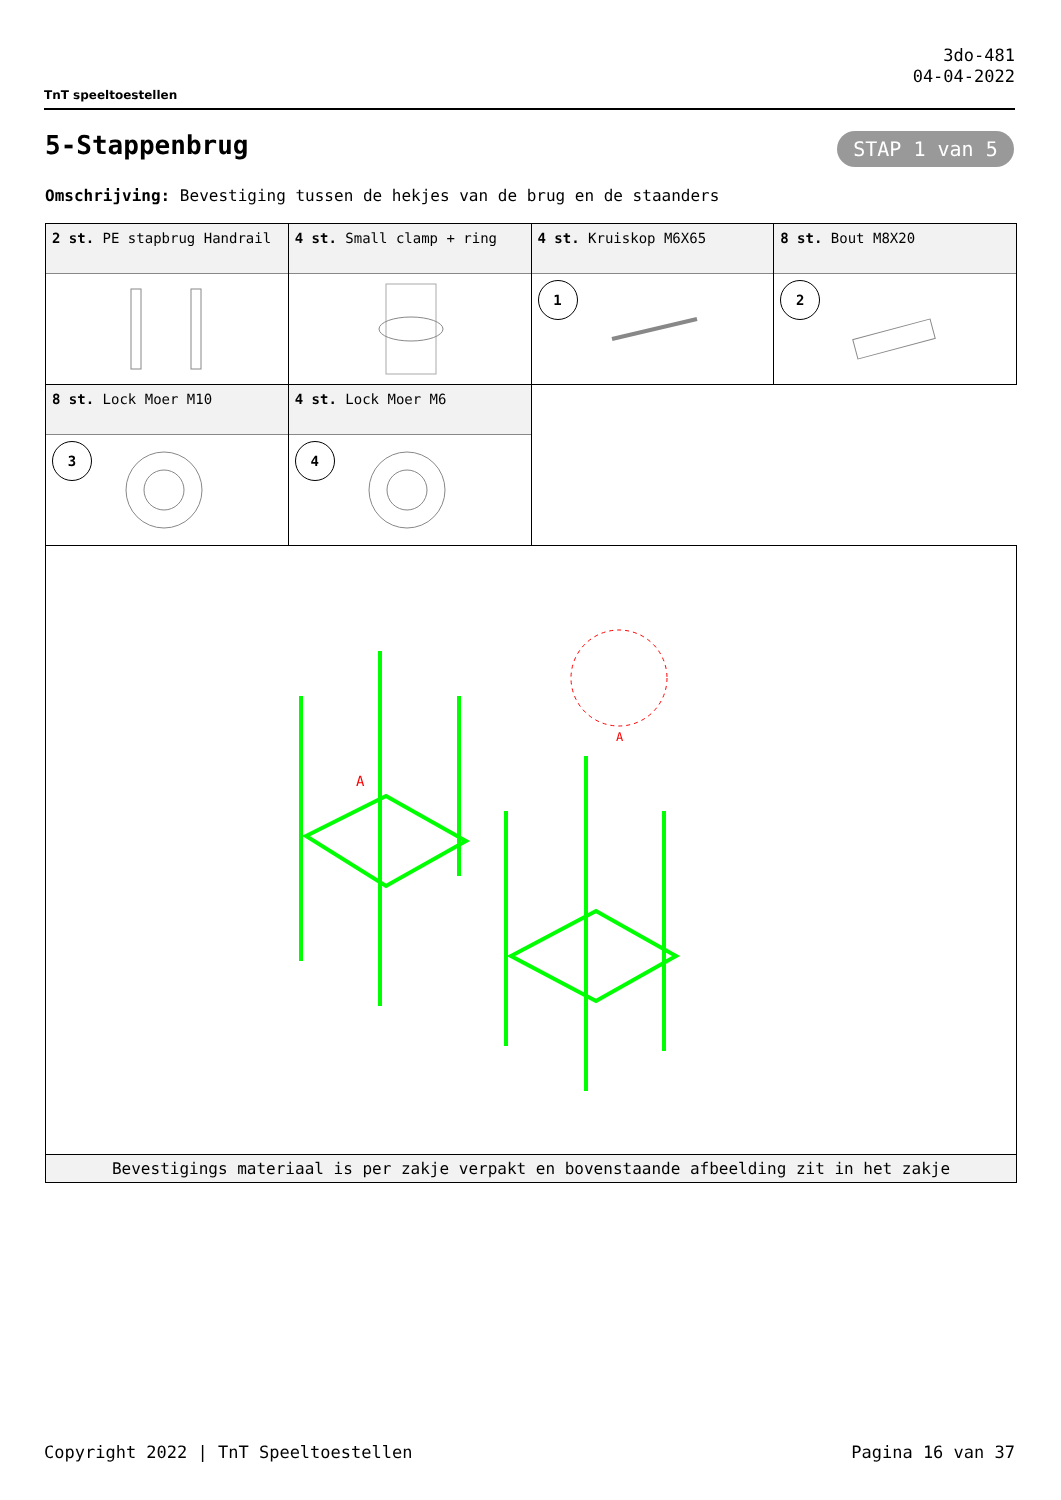TnT speeltoestellen
3do-481
04-04-2022
5-Stappenbrug STAP 1 van 5
Omschrijving: Bevestiging tussen de hekjes van de brug en de staanders
| 2 st. PE stapbrug Handrail | 4 st. Small clamp + ring | 4 st. Kruiskop M6X65 1 | 8 st. Bout M8X20 2 |
| 8 st. Lock Moer M10 3 | 4 st. Lock Moer M6 4 | | |
| A A | | | |
| Bevestigings materiaal is per zakje verpakt en bovenstaande afbeelding zit in het zakje | | | |
Copyright 2022 | TnT Speeltoestellen Pagina 16 van 37